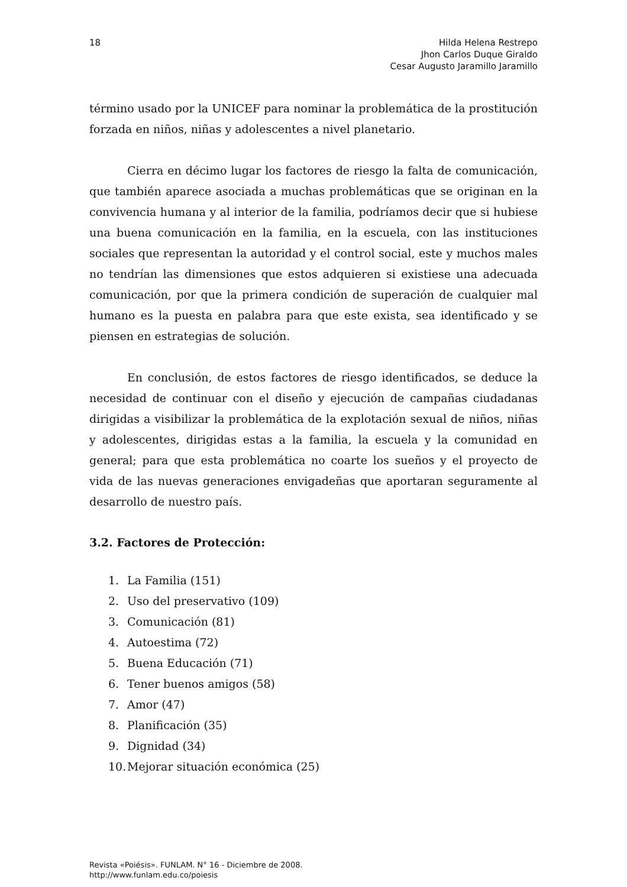18 Hilda Helena Restrepo
Jhon Carlos Duque Giraldo
Cesar Augusto Jaramillo Jaramillo
término usado por la UNICEF para nominar la problemática de la prostitución forzada en niños, niñas y adolescentes a nivel planetario.
Cierra en décimo lugar los factores de riesgo la falta de comunicación, que también aparece asociada a muchas problemáticas que se originan en la convivencia humana y al interior de la familia, podríamos decir que si hubiese una buena comunicación en la familia, en la escuela, con las instituciones sociales que representan la autoridad y el control social, este y muchos males no tendrían las dimensiones que estos adquieren si existiese una adecuada comunicación, por que la primera condición de superación de cualquier mal humano es la puesta en palabra para que este exista, sea identificado y se piensen en estrategias de solución.
En conclusión, de estos factores de riesgo identificados, se deduce la necesidad de continuar con el diseño y ejecución de campañas ciudadanas dirigidas a visibilizar la problemática de la explotación sexual de niños, niñas y adolescentes, dirigidas estas a la familia, la escuela y la comunidad en general; para que esta problemática no coarte los sueños y el proyecto de vida de las nuevas generaciones envigadeñas que aportaran seguramente al desarrollo de nuestro país.
3.2. Factores de Protección:
1. La Familia (151)
2. Uso del preservativo (109)
3. Comunicación (81)
4. Autoestima (72)
5. Buena Educación (71)
6. Tener buenos amigos (58)
7. Amor (47)
8. Planificación (35)
9. Dignidad (34)
10. Mejorar situación económica (25)
Revista «Poiésis». FUNLAM. N° 16 - Diciembre de 2008.
http://www.funlam.edu.co/poiesis